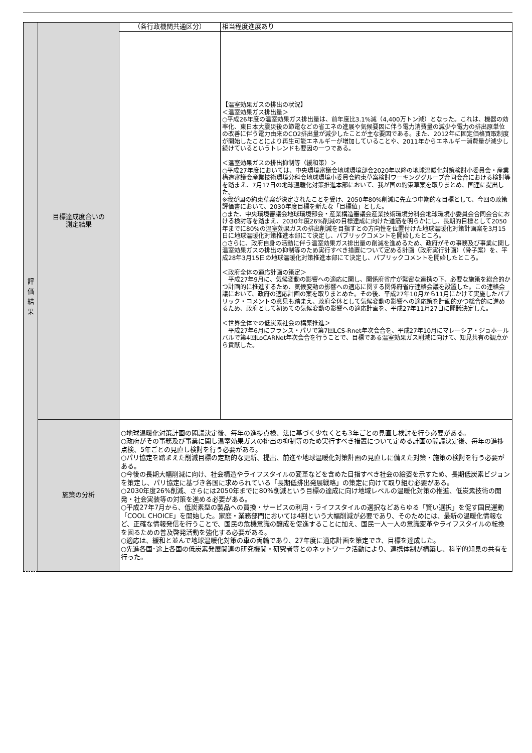| 評 価 結 果 | 目標達成度合いの 測定結果 | （各行政機関共通区分） | 相当程度進展あり |
| | | | 【温室効果ガスの排出の状況】 ＜温室効果ガス排出量＞ ○平成26年度の温室効果ガス排出量は、前年度比3.1%減（4,400万トン減）となった。これは、機器の効率化、東日本大震災後の節電などの省エネの進展や気候要因に伴う電力消費量の減少や電力の排出原単位の改善に伴う電力由来のCO2排出量が減少したことが主な要因である。また、2012年に固定価格買取制度が開始したことにより再生可能エネルギーが増加していることや、2011年からエネルギー消費量が減少し続けているというトレンドも要因の一つである。 ＜温室効果ガスの排出抑制等（緩和策）＞ ○平成27年度においては、中央環境審議会地球環境部会2020年以降の地球温暖化対策検討小委員会・産業構造審議会産業技術環境分科会地球環境小委員会約束草案検討ワーキンググループ合同会合における検討等を踏まえ、7月17日の地球温暖化対策推進本部において、我が国の約束草案を取りまとめ、国連に提出した。 ※我が国の約束草案が決定されたことを受け、2050年80%削減に先立つ中期的な目標として、今回の政策評価書において、2030年度目標を新たな「目標値」とした。 ○また、中央環境審議会地球環境部会・産業構造審議会産業技術環境分科会地球環境小委員会合同会合における検討等を踏まえ、2030年度26%削減の目標達成に向けた道筋を明らかにし、長期的目標として2050年までに80%の温室効果ガスの排出削減を目指すとの方向性を位置付けた地球温暖化対策計画案を3月15日に地球温暖化対策推進本部にて決定し、パブリックコメントを開始したところ。 ○さらに、政府自身の活動に伴う温室効果ガス排出量の削減を進めるため、政府がその事務及び事業に関し温室効果ガスの排出の抑制等のため実行すべき措置について定める計画（政府実行計画）（骨子案）を、平成28年3月15日の地球温暖化対策推進本部にて決定し、パブリックコメントを開始したところ。 ＜政府全体の適応計画の策定＞ 平成27年9月に、気候変動の影響への適応に関し、関係府省庁が緊密な連携の下、必要な施策を総合的かつ計画的に推進するため、気候変動の影響への適応に関する関係府省庁連絡会議を設置した。この連絡会議において、政府の適応計画の案を取りまとめた。その後、平成27年10月から11月にかけて実施したパブリック・コメントの意見も踏まえ、政府全体として気候変動の影響への適応策を計画的かつ総合的に進めるため、政府として初めての気候変動の影響への適応計画を、平成27年11月27日に閣議決定した。 ＜世界全体での低炭素社会の構築推進＞ 平成27年6月にフランス・パリで第7回LCS-Rnet年次会合を、平成27年10月にマレーシア・ジョホールバルで第4回LoCARNet年次会合を行うことで、目標である温室効果ガス削減に向けて、知見共有の観点から貢献した。 |
| | 施策の分析 | ○地球温暖化対策計画の閣議決定後、毎年の進捗点検、法に基づく少なくとも3年ごとの見直し検討を行う必要がある。 ○政府がその事務及び事業に関し温室効果ガスの排出の抑制等のため実行すべき措置について定める計画の閣議決定後、毎年の進捗点検、5年ごとの見直し検討を行う必要がある。 ○パリ協定を踏まえた削減目標の定期的な更新、提出、前進や地球温暖化対策計画の見直しに備えた対策・施策の検討を行う必要がある。 ○今後の長期大幅削減に向け、社会構造やライフスタイルの変革などを含めた目指すべき社会の絵姿を示すため、長期低炭素ビジョンを策定し、パリ協定に基づき各国に求められている「長期低排出発展戦略」の策定に向けて取り組む必要がある。 ○2030年度26%削減、さらには2050年までに80%削減という目標の達成に向け地域レベルの温暖化対策の推進、低炭素技術の開発・社会実装等の対策を進める必要がある。 ○平成27年7月から、低炭素型の製品への買換・サービスの利用・ライフスタイルの選択などあらゆる「賢い選択」を促す国民運動「COOL CHOICE」を開始した。家庭・業務部門においては4割という大幅削減が必要であり、そのためには、最新の温暖化情報など、正確な情報発信を行うことで、国民の危機意識の醸成を促進することに加え、国民一人一人の意識変革やライフスタイルの転換を図るための普及啓発活動を強化する必要がある。 ○適応は、緩和と並んで地球温暖化対策の車の両輪であり、27年度に適応計画を策定でき、目標を達成した。 ○先進各国･途上各国の低炭素発展関連の研究機関・研究者等とのネットワーク活動により、連携体制が構築し、科学的知見の共有を行った。 | |